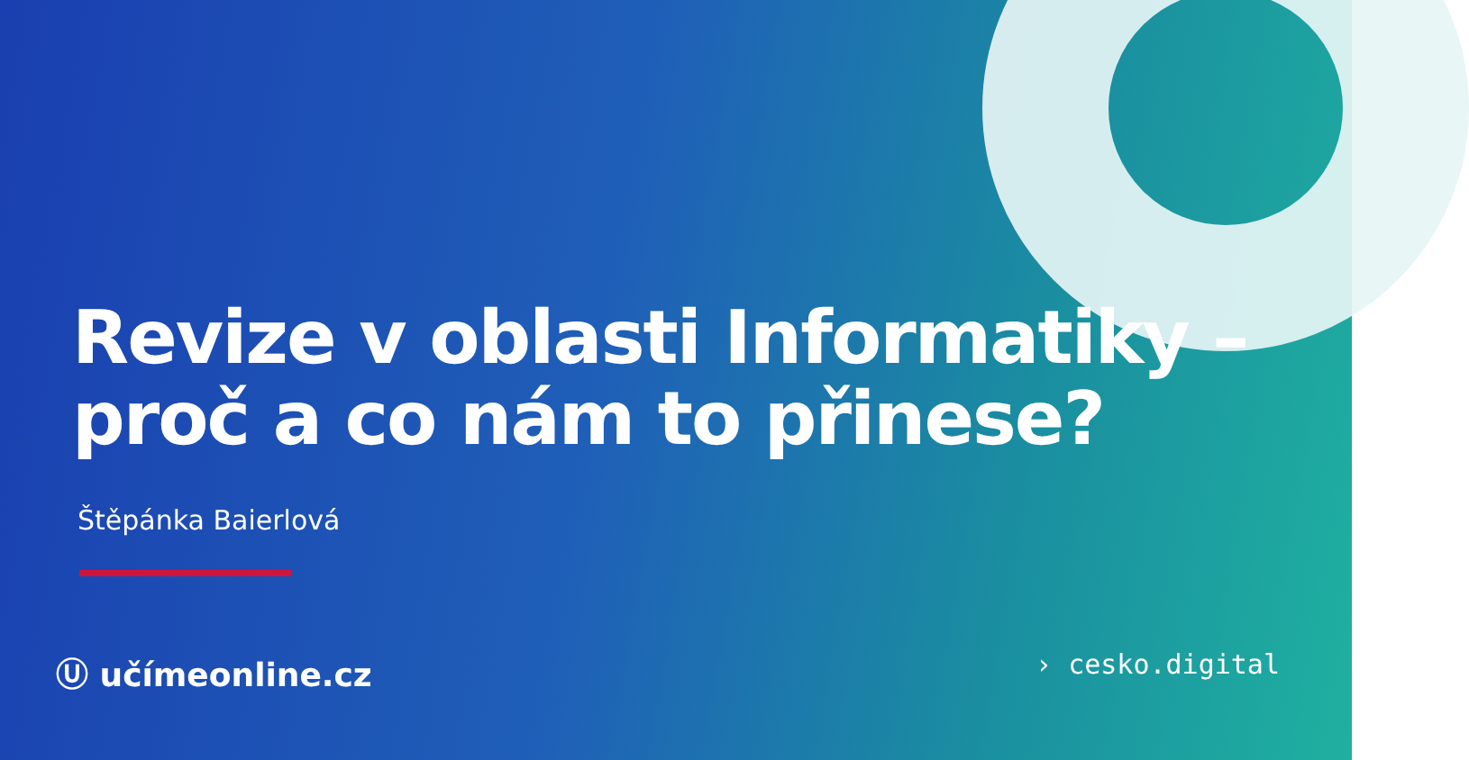Revize v oblasti Informatiky –
proč a co nám to přinese?
Štěpánka Baierlová
Ⓤ učímeonline.cz
› cesko.digital